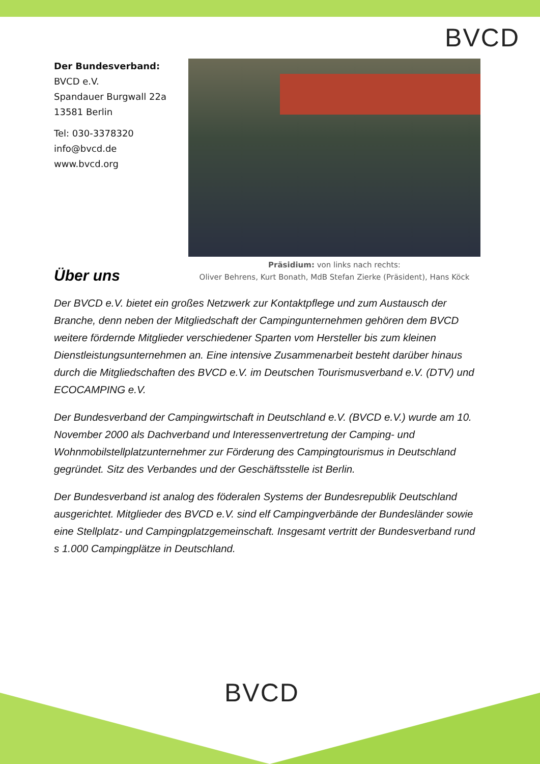BVCD
Der Bundesverband:
BVCD e.V.
Spandauer Burgwall 22a
13581 Berlin
Tel: 030-3378320
info@bvcd.de
www.bvcd.org
Über uns
Präsidium: von links nach rechts:
Oliver Behrens, Kurt Bonath, MdB Stefan Zierke (Präsident), Hans Köck
Der BVCD e.V. bietet ein großes Netzwerk zur Kontaktpflege und zum Austausch der Branche, denn neben der Mitgliedschaft der Campingunternehmen gehören dem BVCD weitere fördernde Mitglieder verschiedener Sparten vom Hersteller bis zum kleinen Dienstleistungsunternehmen an. Eine intensive Zusammenarbeit besteht darüber hinaus durch die Mitgliedschaften des BVCD e.V. im Deutschen Tourismusverband e.V. (DTV) und ECOCAMPING e.V.
Der Bundesverband der Campingwirtschaft in Deutschland e.V. (BVCD e.V.) wurde am 10. November 2000 als Dachverband und Interessenvertretung der Camping- und Wohnmobilstellplatzunternehmer zur Förderung des Campingtourismus in Deutschland gegründet. Sitz des Verbandes und der Geschäftsstelle ist Berlin.
Der Bundesverband ist analog des föderalen Systems der Bundesrepublik Deutschland ausgerichtet. Mitglieder des BVCD e.V. sind elf Campingverbände der Bundesländer sowie eine Stellplatz- und Campingplatzgemeinschaft. Insgesamt vertritt der Bundesverband rund s 1.000 Campingplätze in Deutschland.
BVCD